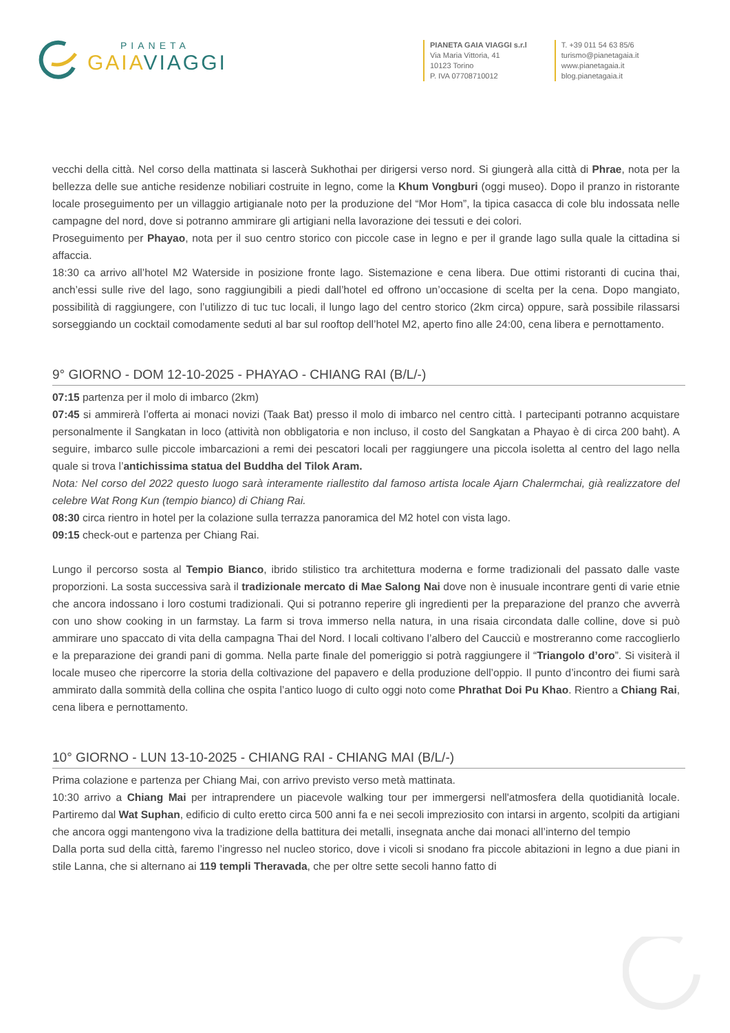PIANETA
GAIA VIAGGI
PIANETA GAIA VIAGGI s.r.l
Via Maria Vittoria, 41
10123 Torino
P. IVA 07708710012
T. +39 011 54 63 85/6
turismo@pianetagaia.it
www.pianetagaia.it
blog.pianetagaia.it
vecchi della città. Nel corso della mattinata si lascerà Sukhothai per dirigersi verso nord. Si giungerà alla città di Phrae, nota per la bellezza delle sue antiche residenze nobiliari costruite in legno, come la Khum Vongburi (oggi museo). Dopo il pranzo in ristorante locale proseguimento per un villaggio artigianale noto per la produzione del “Mor Hom”, la tipica casacca di cole blu indossata nelle campagne del nord, dove si potranno ammirare gli artigiani nella lavorazione dei tessuti e dei colori.
Proseguimento per Phayao, nota per il suo centro storico con piccole case in legno e per il grande lago sulla quale la cittadina si affaccia.
18:30 ca arrivo all’hotel M2 Waterside in posizione fronte lago. Sistemazione e cena libera. Due ottimi ristoranti di cucina thai, anch’essi sulle rive del lago, sono raggiungibili a piedi dall’hotel ed offrono un’occasione di scelta per la cena. Dopo mangiato, possibilità di raggiungere, con l’utilizzo di tuc tuc locali, il lungo lago del centro storico (2km circa) oppure, sarà possibile rilassarsi sorseggiando un cocktail comodamente seduti al bar sul rooftop dell’hotel M2, aperto fino alle 24:00, cena libera e pernottamento.
9° GIORNO - DOM 12-10-2025 - PHAYAO - CHIANG RAI (B/L/-)
07:15 partenza per il molo di imbarco (2km)
07:45 si ammirerà l’offerta ai monaci novizi (Taak Bat) presso il molo di imbarco nel centro città. I partecipanti potranno acquistare personalmente il Sangkatan in loco (attività non obbligatoria e non incluso, il costo del Sangkatan a Phayao è di circa 200 baht). A seguire, imbarco sulle piccole imbarcazioni a remi dei pescatori locali per raggiungere una piccola isoletta al centro del lago nella quale si trova l’antichissima statua del Buddha del Tilok Aram.
Nota: Nel corso del 2022 questo luogo sarà interamente riallestito dal famoso artista locale Ajarn Chalermchai, già realizzatore del celebre Wat Rong Kun (tempio bianco) di Chiang Rai.
08:30 circa rientro in hotel per la colazione sulla terrazza panoramica del M2 hotel con vista lago.
09:15 check-out e partenza per Chiang Rai.
Lungo il percorso sosta al Tempio Bianco, ibrido stilistico tra architettura moderna e forme tradizionali del passato dalle vaste proporzioni. La sosta successiva sarà il tradizionale mercato di Mae Salong Nai dove non è inusuale incontrare genti di varie etnie che ancora indossano i loro costumi tradizionali. Qui si potranno reperire gli ingredienti per la preparazione del pranzo che avverrà con uno show cooking in un farmstay. La farm si trova immerso nella natura, in una risaia circondata dalle colline, dove si può ammirare uno spaccato di vita della campagna Thai del Nord. I locali coltivano l’albero del Caucciù e mostreranno come raccoglierlo e la preparazione dei grandi pani di gomma. Nella parte finale del pomeriggio si potrà raggiungere il “Triangolo d’oro”. Si visiterà il locale museo che ripercorre la storia della coltivazione del papavero e della produzione dell’oppio. Il punto d’incontro dei fiumi sarà ammirato dalla sommità della collina che ospita l’antico luogo di culto oggi noto come Phrathat Doi Pu Khao. Rientro a Chiang Rai, cena libera e pernottamento.
10° GIORNO - LUN 13-10-2025 - CHIANG RAI - CHIANG MAI (B/L/-)
Prima colazione e partenza per Chiang Mai, con arrivo previsto verso metà mattinata.
10:30 arrivo a Chiang Mai per intraprendere un piacevole walking tour per immergersi nell'atmosfera della quotidianità locale. Partiremo dal Wat Suphan, edificio di culto eretto circa 500 anni fa e nei secoli impreziosito con intarsi in argento, scolpiti da artigiani che ancora oggi mantengono viva la tradizione della battitura dei metalli, insegnata anche dai monaci all’interno del tempio
Dalla porta sud della città, faremo l’ingresso nel nucleo storico, dove i vicoli si snodano fra piccole abitazioni in legno a due piani in stile Lanna, che si alternano ai 119 templi Theravada, che per oltre sette secoli hanno fatto di